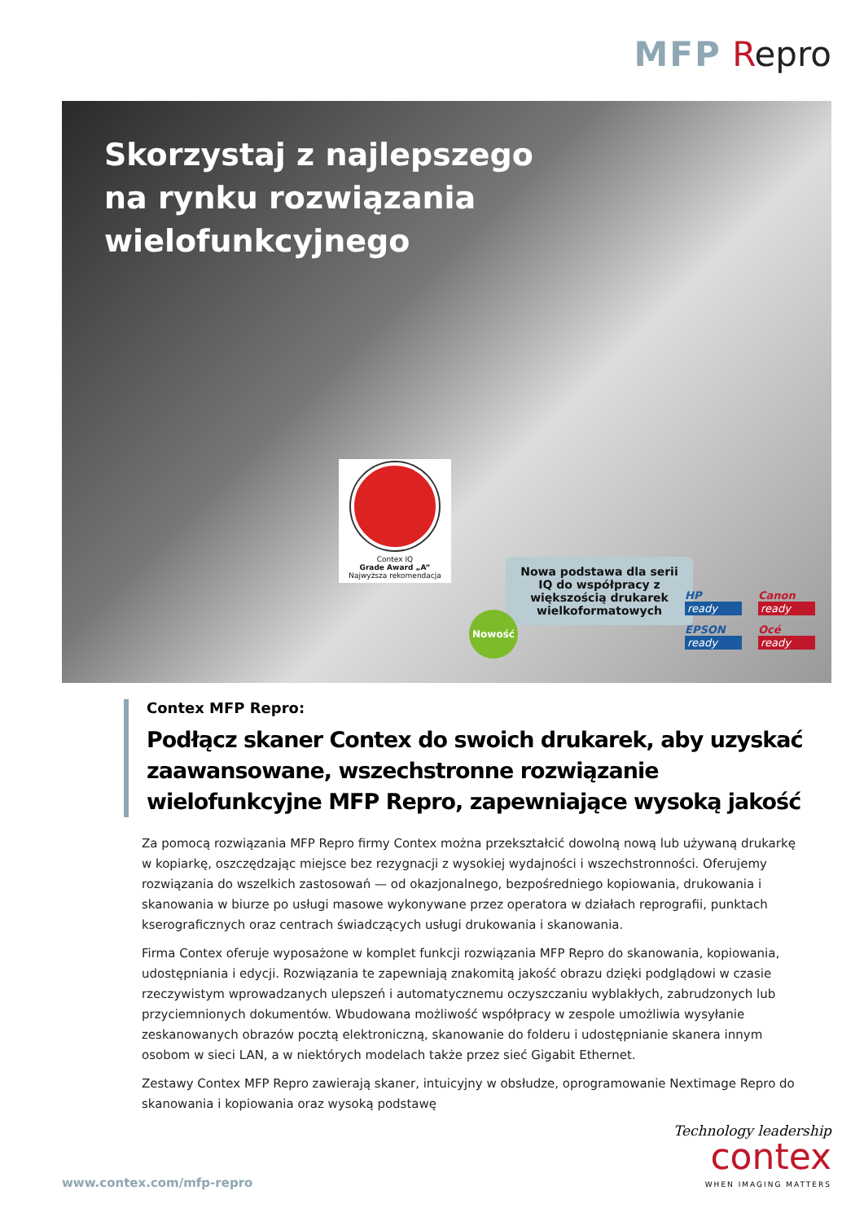MFP Repro
Skorzystaj z najlepszego
na rynku rozwiązania
wielofunkcyjnego
Contex IQ
Grade Award „A”
Najwyższa rekomendacja
Nowa podstawa dla serii IQ do współpracy z większością drukarek wielkoformatowych
Nowość
HP
ready
Canon
ready
EPSON
ready
Océ
ready
Contex MFP Repro:
Podłącz skaner Contex do swoich drukarek, aby uzyskać zaawansowane, wszechstronne rozwiązanie wielofunkcyjne MFP Repro, zapewniające wysoką jakość
Za pomocą rozwiązania MFP Repro firmy Contex można przekształcić dowolną nową lub używaną drukarkę w kopiarkę, oszczędzając miejsce bez rezygnacji z wysokiej wydajności i wszechstronności. Oferujemy rozwiązania do wszelkich zastosowań — od okazjonalnego, bezpośredniego kopiowania, drukowania i skanowania w biurze po usługi masowe wykonywane przez operatora w działach reprografii, punktach kserograficznych oraz centrach świadczących usługi drukowania i skanowania.
Firma Contex oferuje wyposażone w komplet funkcji rozwiązania MFP Repro do skanowania, kopiowania, udostępniania i edycji. Rozwiązania te zapewniają znakomitą jakość obrazu dzięki podglądowi w czasie rzeczywistym wprowadzanych ulepszeń i automatycznemu oczyszczaniu wyblakłych, zabrudzonych lub przyciemnionych dokumentów. Wbudowana możliwość współpracy w zespole umożliwia wysyłanie zeskanowanych obrazów pocztą elektroniczną, skanowanie do folderu i udostępnianie skanera innym osobom w sieci LAN, a w niektórych modelach także przez sieć Gigabit Ethernet.
Zestawy Contex MFP Repro zawierają skaner, intuicyjny w obsłudze, oprogramowanie Nextimage Repro do skanowania i kopiowania oraz wysoką podstawę
www.contex.com/mfp-repro
Technology leadership
contex
WHEN IMAGING MATTERS